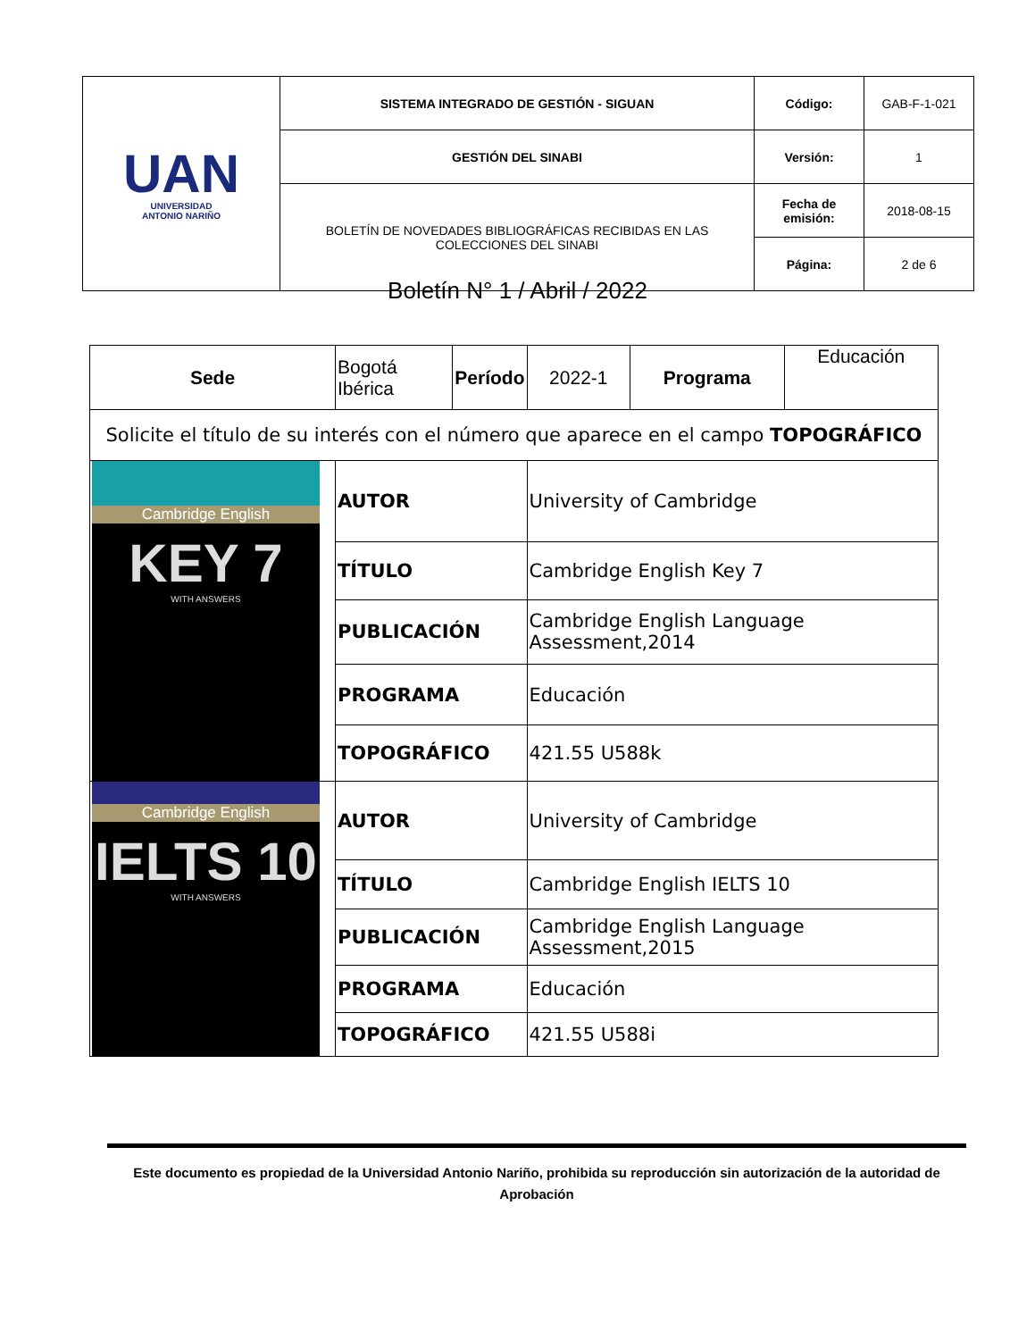| UAN UNIVERSIDAD ANTONIO NARIÑO | SISTEMA INTEGRADO DE GESTIÓN - SIGUAN | Código: | GAB-F-1-021 |
| | GESTIÓN DEL SINABI | Versión: | 1 |
| | BOLETÍN DE NOVEDADES BIBLIOGRÁFICAS RECIBIDAS EN LAS COLECCIONES DEL SINABI | Fecha de emisión: | 2018-08-15 |
| | | Página: | 2 de 6 |
Boletín N° 1 / Abril / 2022
| Sede | Bogotá Ibérica | Período | 2022-1 | Programa | Educación |
| Solicite el título de su interés con el número que aparece en el campo TOPOGRÁFICO | | | | | |
| Cambridge English KEY 7 WITH ANSWERS | AUTOR | | University of Cambridge | | |
| | TÍTULO | | Cambridge English Key 7 | | |
| | PUBLICACIÓN | | Cambridge English Language Assessment,2014 | | |
| | PROGRAMA | | Educación | | |
| | TOPOGRÁFICO | | 421.55 U588k | | |
| Cambridge English IELTS 10 WITH ANSWERS | AUTOR | | University of Cambridge | | |
| | TÍTULO | | Cambridge English IELTS 10 | | |
| | PUBLICACIÓN | | Cambridge English Language Assessment,2015 | | |
| | PROGRAMA | | Educación | | |
| | TOPOGRÁFICO | | 421.55 U588i | | |
Este documento es propiedad de la Universidad Antonio Nariño, prohibida su reproducción sin autorización de la autoridad de Aprobación